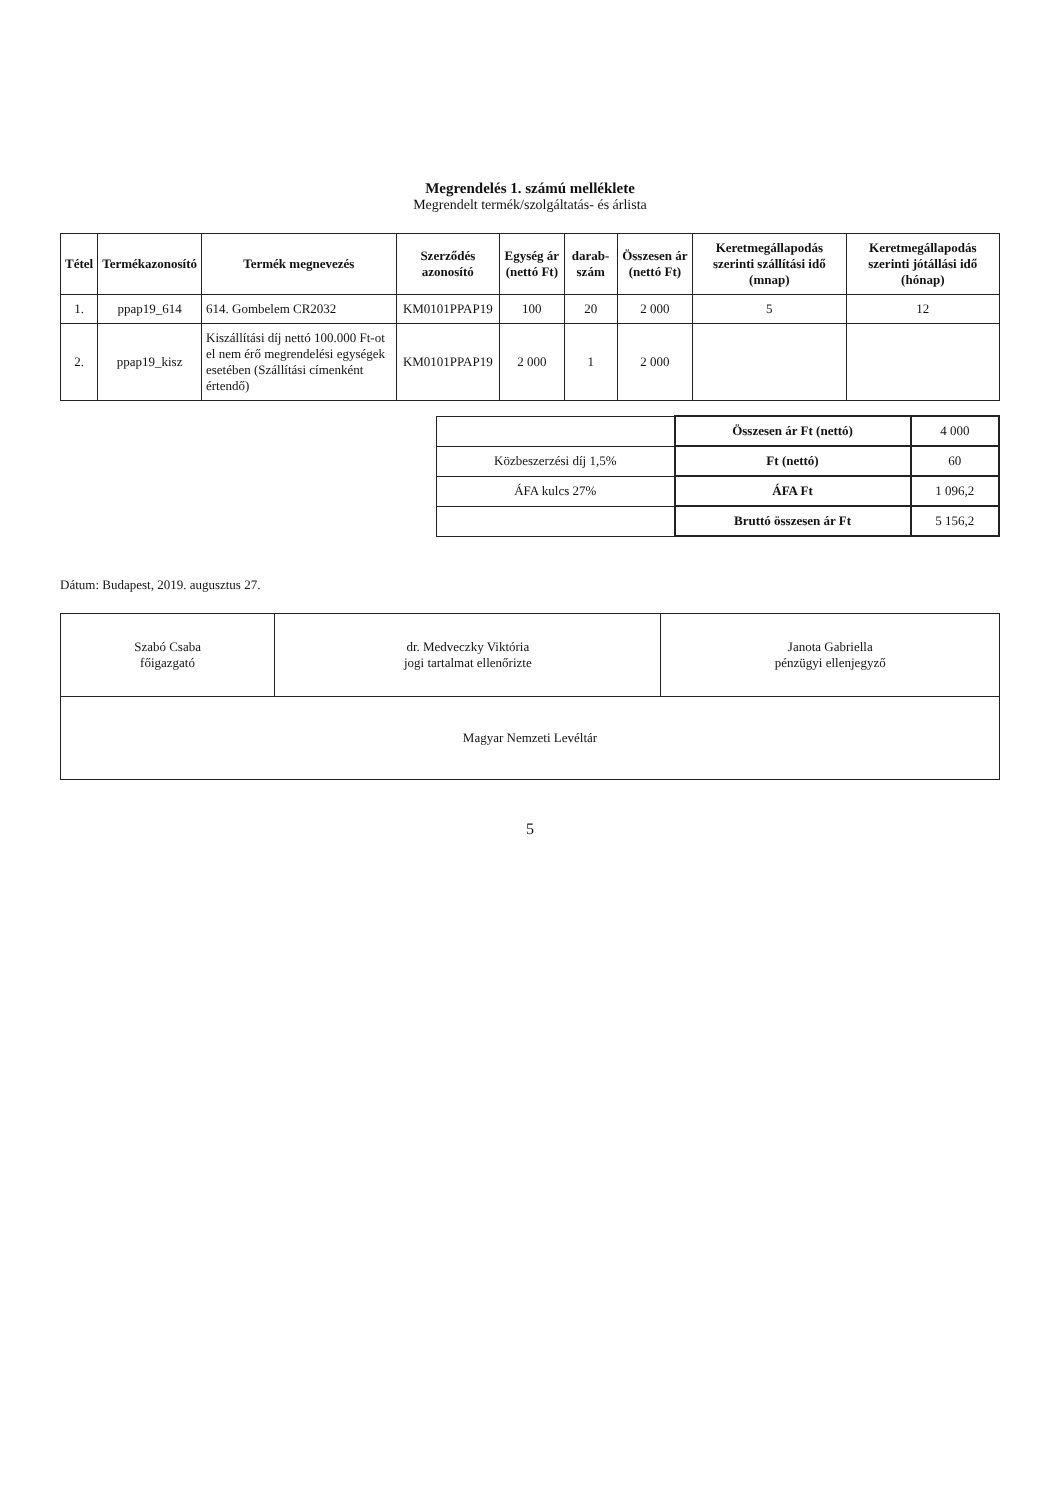Megrendelés 1. számú melléklete
Megrendelt termék/szolgáltatás- és árlista
| Tétel | Termékazonosító | Termék megnevezés | Szerződés azonosító | Egység ár (nettó Ft) | darab-szám | Összesen ár (nettó Ft) | Keretmegállapodás szerinti szállítási idő (mnap) | Keretmegállapodás szerinti jótállási idő (hónap) |
| --- | --- | --- | --- | --- | --- | --- | --- | --- |
| 1. | ppap19_614 | 614. Gombelem CR2032 | KM0101PPAP19 | 100 | 20 | 2 000 | 5 | 12 |
| 2. | ppap19_kisz | Kiszállítási díj nettó 100.000 Ft-ot el nem érő megrendelési egységek esetében (Szállítási címenként értendő) | KM0101PPAP19 | 2 000 | 1 | 2 000 | | |
| | Összesen ár Ft (nettó) | 4 000 |
| Közbeszerzési díj 1,5% | Ft (nettó) | 60 |
| ÁFA kulcs 27% | ÁFA Ft | 1 096,2 |
| | Bruttó összesen ár Ft | 5 156,2 |
Dátum: Budapest, 2019. augusztus 27.
| Szabó Csaba főigazgató | dr. Medveczky Viktória jogi tartalmat ellenőrizte | Janota Gabriella pénzügyi ellenjegyző |
| Magyar Nemzeti Levéltár | | |
5